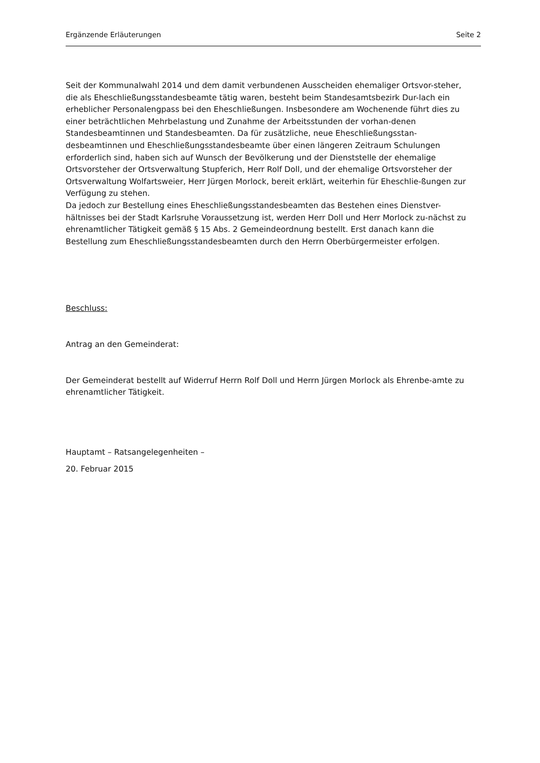Ergänzende Erläuterungen Seite 2
Seit der Kommunalwahl 2014 und dem damit verbundenen Ausscheiden ehemaliger Ortsvor-steher, die als Eheschließungsstandesbeamte tätig waren, besteht beim Standesamtsbezirk Dur-lach ein erheblicher Personalengpass bei den Eheschließungen. Insbesondere am Wochenende führt dies zu einer beträchtlichen Mehrbelastung und Zunahme der Arbeitsstunden der vorhan-denen Standesbeamtinnen und Standesbeamten. Da für zusätzliche, neue Eheschließungsstan-desbeamtinnen und Eheschließungsstandesbeamte über einen längeren Zeitraum Schulungen erforderlich sind, haben sich auf Wunsch der Bevölkerung und der Dienststelle der ehemalige Ortsvorsteher der Ortsverwaltung Stupferich, Herr Rolf Doll, und der ehemalige Ortsvorsteher der Ortsverwaltung Wolfartsweier, Herr Jürgen Morlock, bereit erklärt, weiterhin für Eheschlie-ßungen zur Verfügung zu stehen.
Da jedoch zur Bestellung eines Eheschließungsstandesbeamten das Bestehen eines Dienstver-hältnisses bei der Stadt Karlsruhe Voraussetzung ist, werden Herr Doll und Herr Morlock zu-nächst zu ehrenamtlicher Tätigkeit gemäß § 15 Abs. 2 Gemeindeordnung bestellt. Erst danach kann die Bestellung zum Eheschließungsstandesbeamten durch den Herrn Oberbürgermeister erfolgen.
Beschluss:
Antrag an den Gemeinderat:
Der Gemeinderat bestellt auf Widerruf Herrn Rolf Doll und Herrn Jürgen Morlock als Ehrenbe-amte zu ehrenamtlicher Tätigkeit.
Hauptamt – Ratsangelegenheiten –
20. Februar 2015